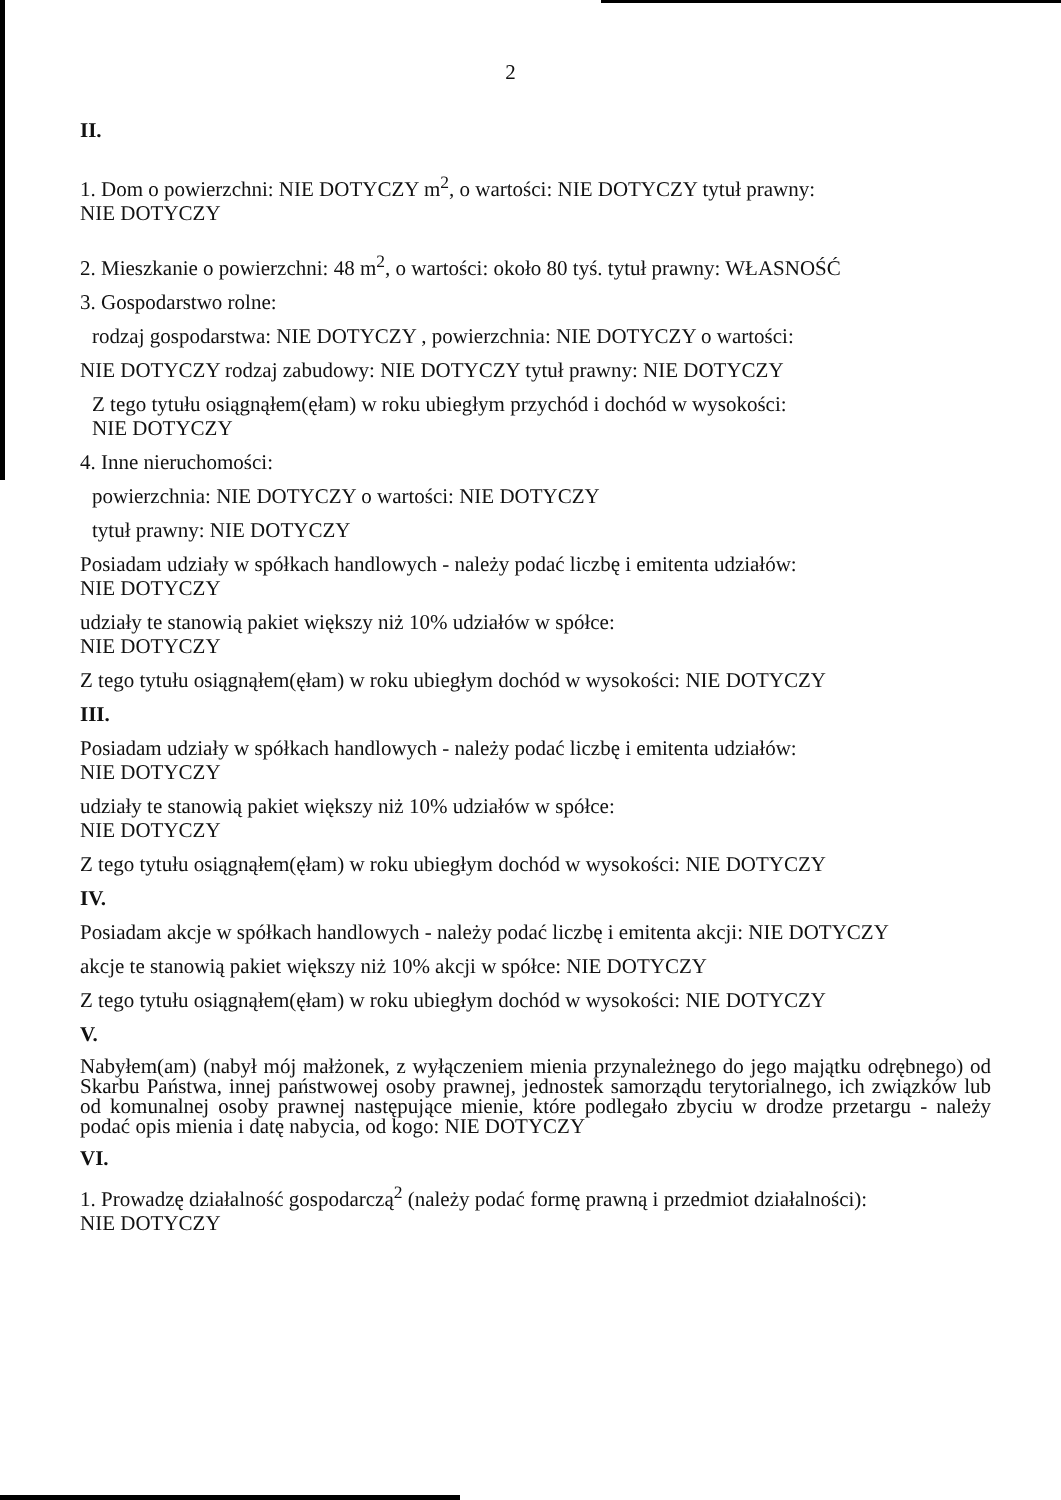2
II.
1. Dom o powierzchni: NIE DOTYCZY m<sup>2</sup>, o wartości: NIE DOTYCZY tytuł prawny:
NIE DOTYCZY
2. Mieszkanie o powierzchni: 48 m<sup>2</sup>, o wartości: około 80 tyś. tytuł prawny: WŁASNOŚĆ
3. Gospodarstwo rolne:
rodzaj gospodarstwa: NIE DOTYCZY , powierzchnia: NIE DOTYCZY o wartości:
NIE DOTYCZY rodzaj zabudowy: NIE DOTYCZY tytuł prawny: NIE DOTYCZY
Z tego tytułu osiągnąłem(ęłam) w roku ubiegłym przychód i dochód w wysokości:
NIE DOTYCZY
4. Inne nieruchomości:
powierzchnia: NIE DOTYCZY o wartości: NIE DOTYCZY
tytuł prawny: NIE DOTYCZY
Posiadam udziały w spółkach handlowych - należy podać liczbę i emitenta udziałów:
NIE DOTYCZY
udziały te stanowią pakiet większy niż 10% udziałów w spółce:
NIE DOTYCZY
Z tego tytułu osiągnąłem(ęłam) w roku ubiegłym dochód w wysokości: NIE DOTYCZY
III.
Posiadam udziały w spółkach handlowych - należy podać liczbę i emitenta udziałów:
NIE DOTYCZY
udziały te stanowią pakiet większy niż 10% udziałów w spółce:
NIE DOTYCZY
Z tego tytułu osiągnąłem(ęłam) w roku ubiegłym dochód w wysokości: NIE DOTYCZY
IV.
Posiadam akcje w spółkach handlowych - należy podać liczbę i emitenta akcji: NIE DOTYCZY
akcje te stanowią pakiet większy niż 10% akcji w spółce: NIE DOTYCZY
Z tego tytułu osiągnąłem(ęłam) w roku ubiegłym dochód w wysokości: NIE DOTYCZY
V.
Nabyłem(am) (nabył mój małżonek, z wyłączeniem mienia przynależnego do jego majątku odrębnego) od Skarbu Państwa, innej państwowej osoby prawnej, jednostek samorządu terytorialnego, ich związków lub od komunalnej osoby prawnej następujące mienie, które podlegało zbyciu w drodze przetargu - należy podać opis mienia i datę nabycia, od kogo: NIE DOTYCZY
VI.
1. Prowadzę działalność gospodarczą<sup>2</sup> (należy podać formę prawną i przedmiot działalności):
NIE DOTYCZY